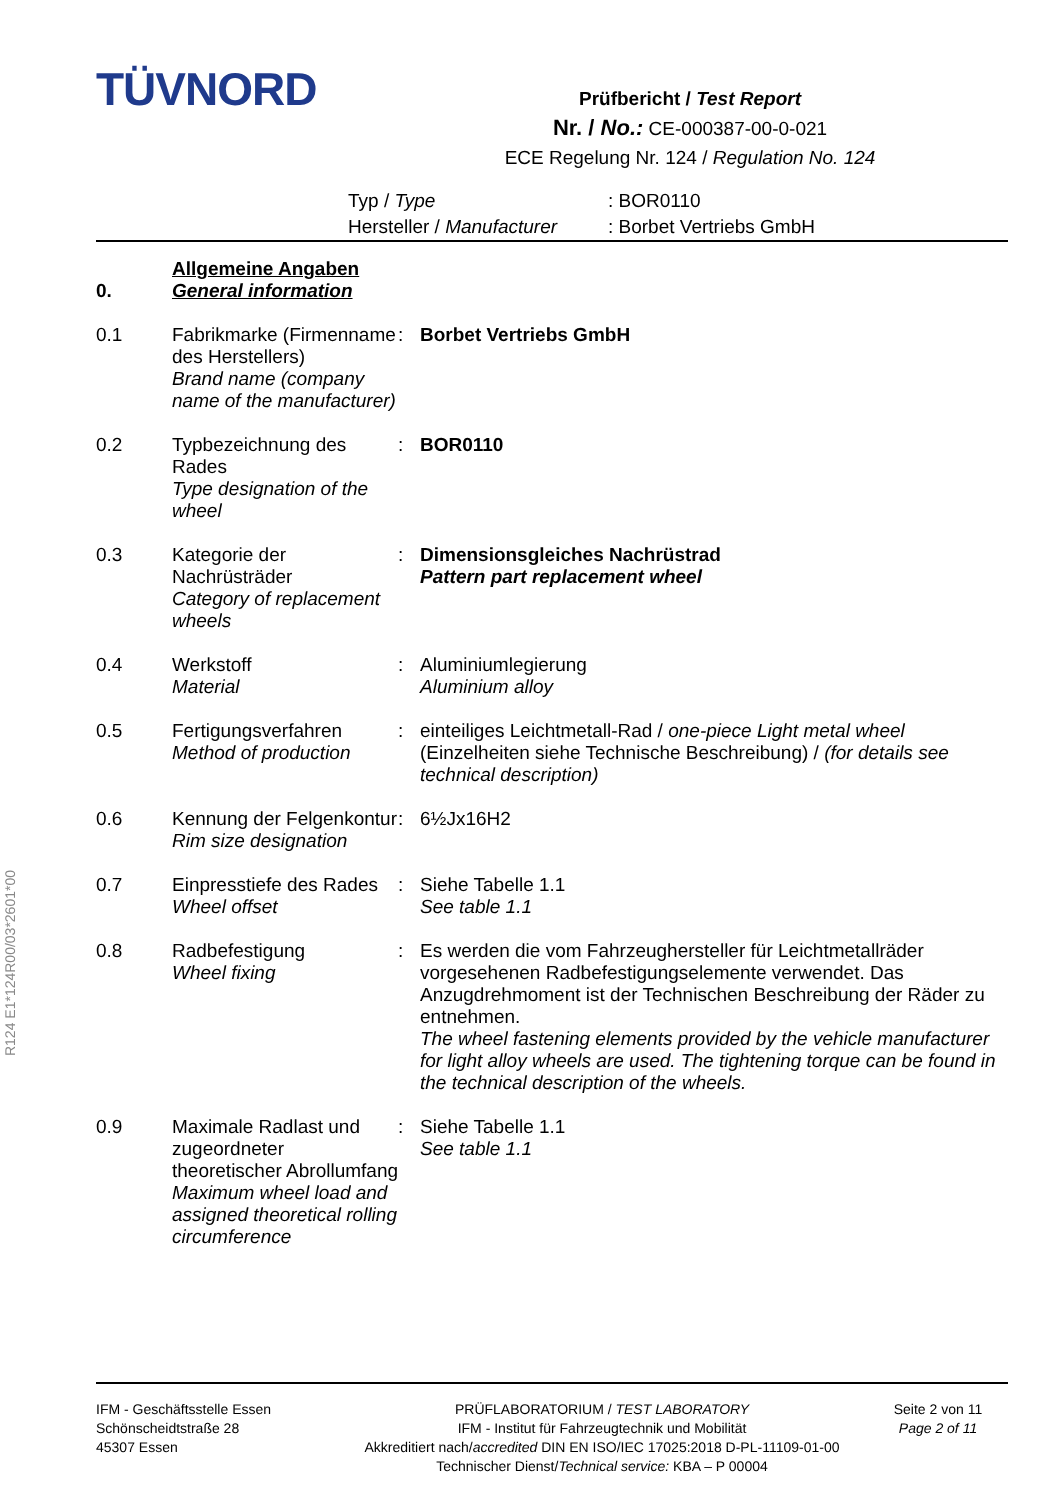TÜVNORD
R124 E1*124R00/03*2601*00
Prüfbericht / Test Report
Nr. / No.: CE-000387-00-0-021
ECE Regelung Nr. 124 / Regulation No. 124
| Typ / Type | : BOR0110 |
| Hersteller / Manufacturer | : Borbet Vertriebs GmbH |
0. Allgemeine Angaben
General information
0.1 Fabrikmarke (Firmenname des Herstellers)
Brand name (company name of the manufacturer)
: Borbet Vertriebs GmbH
0.2 Typbezeichnung des Rades
Type designation of the wheel
: BOR0110
0.3 Kategorie der Nachrüsträder
Category of replacement wheels
: Dimensionsgleiches Nachrüstrad
Pattern part replacement wheel
0.4 Werkstoff
Material
: Aluminiumlegierung
Aluminium alloy
0.5 Fertigungsverfahren
Method of production
: einteiliges Leichtmetall-Rad / one-piece Light metal wheel
(Einzelheiten siehe Technische Beschreibung) / (for details see technical description)
0.6 Kennung der Felgenkontur
Rim size designation
: 6½Jx16H2
0.7 Einpresstiefe des Rades
Wheel offset
: Siehe Tabelle 1.1
See table 1.1
0.8 Radbefestigung
Wheel fixing
: Es werden die vom Fahrzeughersteller für Leichtmetallräder vorgesehenen Radbefestigungselemente verwendet. Das Anzugdrehmoment ist der Technischen Beschreibung der Räder zu entnehmen.
The wheel fastening elements provided by the vehicle manufacturer for light alloy wheels are used. The tightening torque can be found in the technical description of the wheels.
0.9 Maximale Radlast und zugeordneter theoretischer Abrollumfang
Maximum wheel load and assigned theoretical rolling circumference
: Siehe Tabelle 1.1
See table 1.1
IFM - Geschäftsstelle Essen
Schönscheidtstraße 28
45307 Essen
PRÜFLABORATORIUM / TEST LABORATORY
IFM - Institut für Fahrzeugtechnik und Mobilität
Akkreditiert nach/accredited DIN EN ISO/IEC 17025:2018 D-PL-11109-01-00
Technischer Dienst/Technical service: KBA – P 00004
Seite 2 von 11
Page 2 of 11